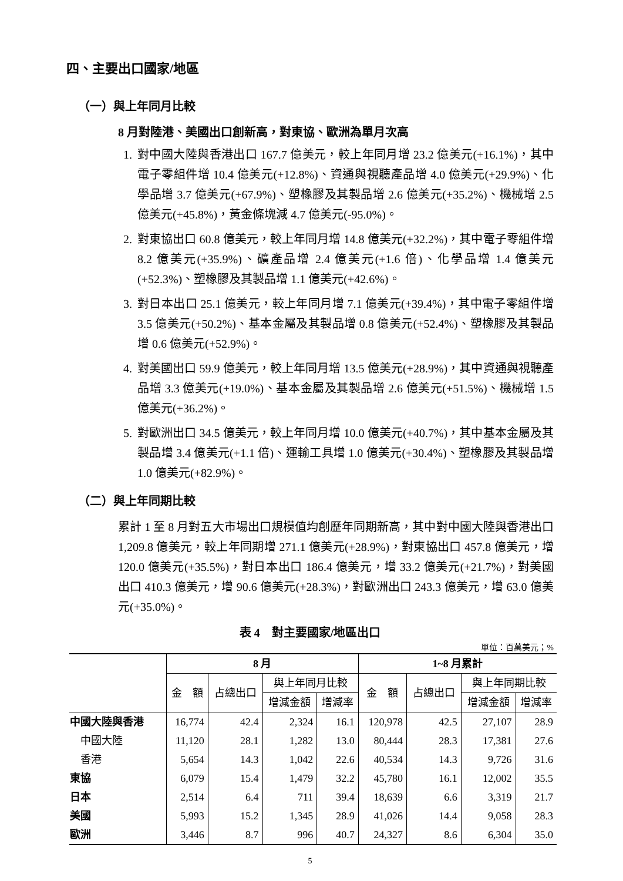四、主要出口國家/地區
（一）與上年同月比較
8 月對陸港、美國出口創新高，對東協、歐洲為單月次高
1. 對中國大陸與香港出口 167.7 億美元，較上年同月增 23.2 億美元(+16.1%)，其中電子零組件增 10.4 億美元(+12.8%)、資通與視聽產品增 4.0 億美元(+29.9%)、化學品增 3.7 億美元(+67.9%)、塑橡膠及其製品增 2.6 億美元(+35.2%)、機械增 2.5 億美元(+45.8%)，黃金條塊減 4.7 億美元(-95.0%)。
2. 對東協出口 60.8 億美元，較上年同月增 14.8 億美元(+32.2%)，其中電子零組件增 8.2 億美元(+35.9%)、礦產品增 2.4 億美元(+1.6 倍)、化學品增 1.4 億美元(+52.3%)、塑橡膠及其製品增 1.1 億美元(+42.6%)。
3. 對日本出口 25.1 億美元，較上年同月增 7.1 億美元(+39.4%)，其中電子零組件增 3.5 億美元(+50.2%)、基本金屬及其製品增 0.8 億美元(+52.4%)、塑橡膠及其製品增 0.6 億美元(+52.9%)。
4. 對美國出口 59.9 億美元，較上年同月增 13.5 億美元(+28.9%)，其中資通與視聽產品增 3.3 億美元(+19.0%)、基本金屬及其製品增 2.6 億美元(+51.5%)、機械增 1.5 億美元(+36.2%)。
5. 對歐洲出口 34.5 億美元，較上年同月增 10.0 億美元(+40.7%)，其中基本金屬及其製品增 3.4 億美元(+1.1 倍)、運輸工具增 1.0 億美元(+30.4%)、塑橡膠及其製品增 1.0 億美元(+82.9%)。
（二）與上年同期比較
累計 1 至 8 月對五大市場出口規模值均創歷年同期新高，其中對中國大陸與香港出口 1,209.8 億美元，較上年同期增 271.1 億美元(+28.9%)，對東協出口 457.8 億美元，增 120.0 億美元(+35.5%)，對日本出口 186.4 億美元，增 33.2 億美元(+21.7%)，對美國出口 410.3 億美元，增 90.6 億美元(+28.3%)，對歐洲出口 243.3 億美元，增 63.0 億美元(+35.0%)。
表 4　對主要國家/地區出口
單位：百萬美元；%
| | 8 月 | | | | 1~8 月累計 | | | |
| --- | --- | --- | --- | --- | --- | --- | --- | --- |
| | 金 額 | 占總出口 | 與上年同月比較 | | 金 額 | 占總出口 | 與上年同期比較 | |
| | | | 增減金額 | 增減率 | | | 增減金額 | 增減率 |
| 中國大陸與香港 | 16,774 | 42.4 | 2,324 | 16.1 | 120,978 | 42.5 | 27,107 | 28.9 |
| 中國大陸 | 11,120 | 28.1 | 1,282 | 13.0 | 80,444 | 28.3 | 17,381 | 27.6 |
| 香港 | 5,654 | 14.3 | 1,042 | 22.6 | 40,534 | 14.3 | 9,726 | 31.6 |
| 東協 | 6,079 | 15.4 | 1,479 | 32.2 | 45,780 | 16.1 | 12,002 | 35.5 |
| 日本 | 2,514 | 6.4 | 711 | 39.4 | 18,639 | 6.6 | 3,319 | 21.7 |
| 美國 | 5,993 | 15.2 | 1,345 | 28.9 | 41,026 | 14.4 | 9,058 | 28.3 |
| 歐洲 | 3,446 | 8.7 | 996 | 40.7 | 24,327 | 8.6 | 6,304 | 35.0 |
5